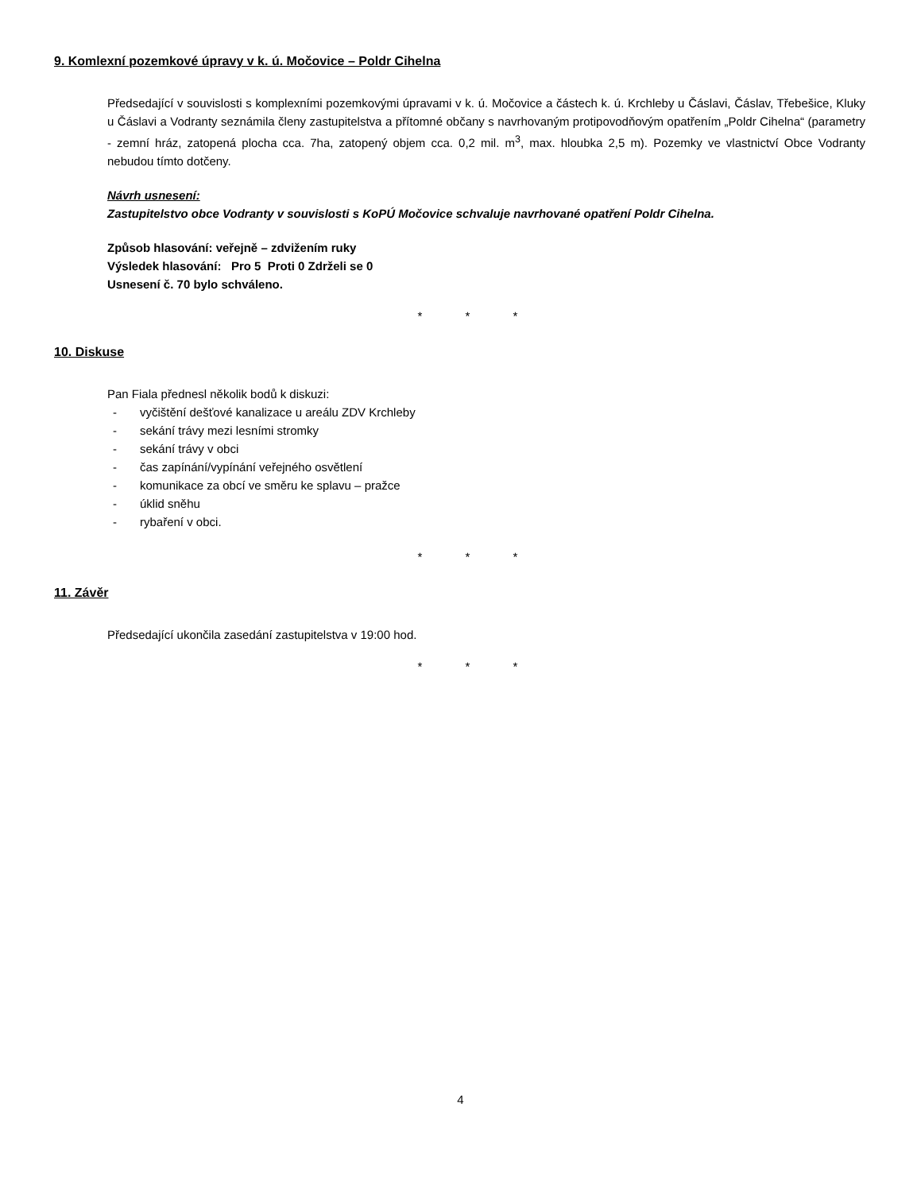9. Komlexní pozemkové úpravy v k. ú. Močovice – Poldr Cihelna
Předsedající v souvislosti s komplexními pozemkovými úpravami v k. ú. Močovice a částech k. ú. Krchleby u Čáslavi, Čáslav, Třebešice, Kluky u Čáslavi a Vodranty seznámila členy zastupitelstva a přítomné občany s navrhovaným protipovodňovým opatřením „Poldr Cihelna“ (parametry - zemní hráz, zatopená plocha cca. 7ha, zatopený objem cca. 0,2 mil. m<sup>3</sup>, max. hloubka 2,5 m). Pozemky ve vlastnictví Obce Vodranty nebudou tímto dotčeny.
Návrh usnesení:
Zastupitelstvo obce Vodranty v souvislosti s KoPÚ Močovice schvaluje navrhované opatření Poldr Cihelna.
Způsob hlasování: veřejně – zdvižením ruky
Výsledek hlasování: Pro 5 Proti 0 Zdrželi se 0
Usnesení č. 70 bylo schváleno.
* * *
10. Diskuse
Pan Fiala přednesl několik bodů k diskuzi:
- vyčištění dešťové kanalizace u areálu ZDV Krchleby
- sekání trávy mezi lesními stromky
- sekání trávy v obci
- čas zapínání/vypínání veřejného osvětlení
- komunikace za obcí ve směru ke splavu – pražce
- úklid sněhu
- rybaření v obci.
* * *
11. Závěr
Předsedající ukončila zasedání zastupitelstva v 19:00 hod.
* * *
4